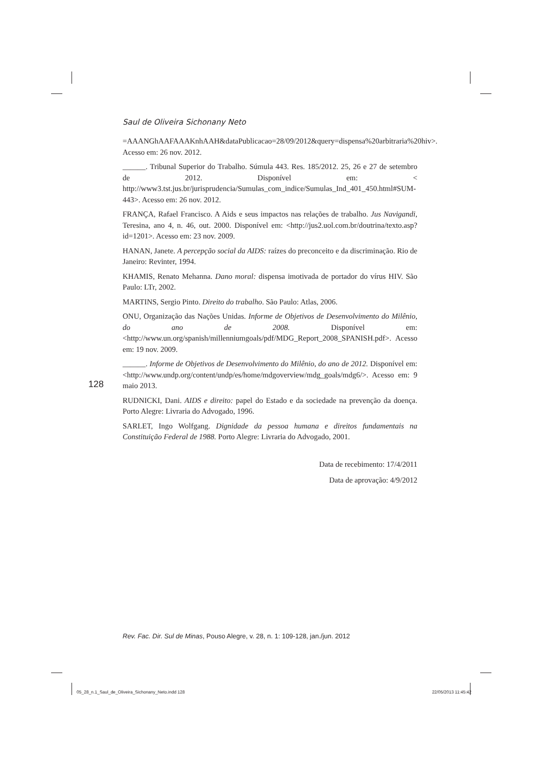Saul de Oliveira Sichonany Neto
=AAANGhAAFAAAKnhAAH&dataPublicacao=28/09/2012&query=dispensa%20arbitraria%20hiv>. Acesso em: 26 nov. 2012.
______. Tribunal Superior do Trabalho. Súmula 443. Res. 185/2012. 25, 26 e 27 de setembro de 2012. Disponível em: < http://www3.tst.jus.br/jurisprudencia/Sumulas_com_indice/Sumulas_Ind_401_450.html#SUM-443>. Acesso em: 26 nov. 2012.
FRANÇA, Rafael Francisco. A Aids e seus impactos nas relações de trabalho. Jus Navigandi, Teresina, ano 4, n. 46, out. 2000. Disponível em: <http://jus2.uol.com.br/doutrina/texto.asp?id=1201>. Acesso em: 23 nov. 2009.
HANAN, Janete. A percepção social da AIDS: raízes do preconceito e da discriminação. Rio de Janeiro: Revinter, 1994.
KHAMIS, Renato Mehanna. Dano moral: dispensa imotivada de portador do vírus HIV. São Paulo: LTr, 2002.
MARTINS, Sergio Pinto. Direito do trabalho. São Paulo: Atlas, 2006.
ONU, Organização das Nações Unidas. Informe de Objetivos de Desenvolvimento do Milênio, do ano de 2008. Disponível em: <http://www.un.org/spanish/millenniumgoals/pdf/MDG_Report_2008_SPANISH.pdf>. Acesso em: 19 nov. 2009.
______. Informe de Objetivos de Desenvolvimento do Milênio, do ano de 2012. Disponível em: <http://www.undp.org/content/undp/es/home/mdgoverview/mdg_goals/mdg6/>. Acesso em: 9 maio 2013.
RUDNICKI, Dani. AIDS e direito: papel do Estado e da sociedade na prevenção da doença. Porto Alegre: Livraria do Advogado, 1996.
SARLET, Ingo Wolfgang. Dignidade da pessoa humana e direitos fundamentais na Constituição Federal de 1988. Porto Alegre: Livraria do Advogado, 2001.
Data de recebimento: 17/4/2011
Data de aprovação: 4/9/2012
128
Rev. Fac. Dir. Sul de Minas, Pouso Alegre, v. 28, n. 1: 109-128, jan./jun. 2012
05_28_n.1_Saul_de_Oliveira_Sichonany_Neto.indd 128 22/05/2013 11:45:42